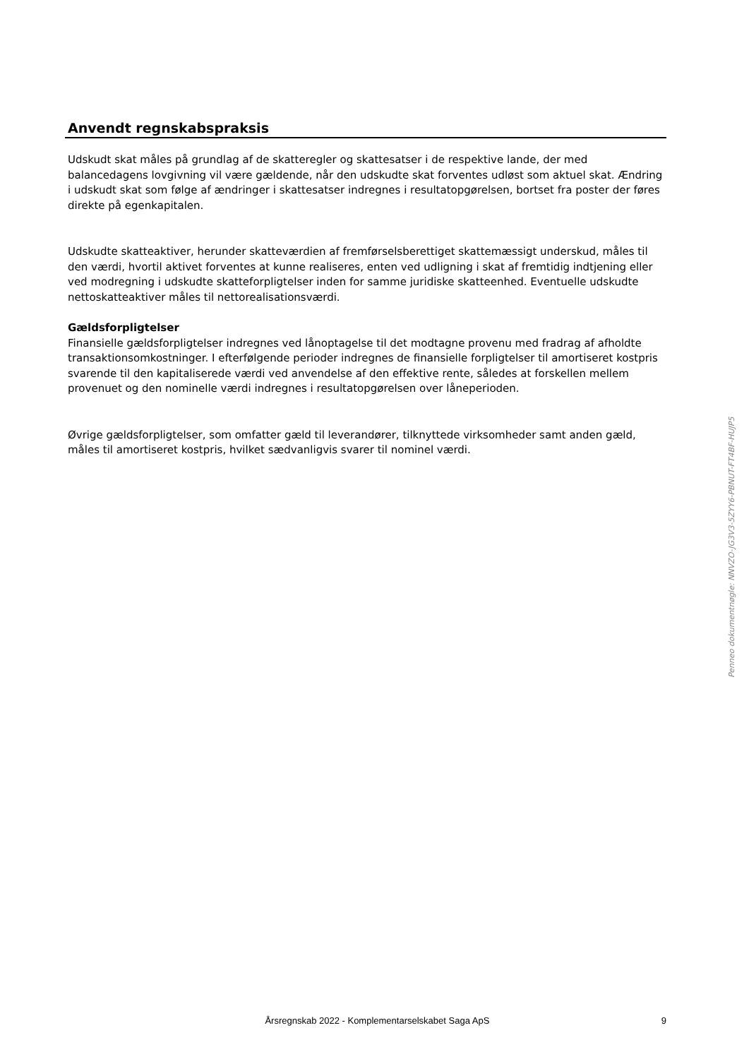Anvendt regnskabspraksis
Udskudt skat måles på grundlag af de skatteregler og skattesatser i de respektive lande, der med balancedagens lovgivning vil være gældende, når den udskudte skat forventes udløst som aktuel skat. Ændring i udskudt skat som følge af ændringer i skattesatser indregnes i resultatopgørelsen, bortset fra poster der føres direkte på egenkapitalen.
Udskudte skatteaktiver, herunder skatteværdien af fremførselsberettiget skattemæssigt underskud, måles til den værdi, hvortil aktivet forventes at kunne realiseres, enten ved udligning i skat af fremtidig indtjening eller ved modregning i udskudte skatteforpligtelser inden for samme juridiske skatteenhed. Eventuelle udskudte nettoskatteaktiver måles til nettorealisationsværdi.
Gældsforpligtelser
Finansielle gældsforpligtelser indregnes ved lånoptagelse til det modtagne provenu med fradrag af afholdte transaktionsomkostninger. I efterfølgende perioder indregnes de finansielle forpligtelser til amortiseret kostpris svarende til den kapitaliserede værdi ved anvendelse af den effektive rente, således at forskellen mellem provenuet og den nominelle værdi indregnes i resultatopgørelsen over låneperioden.
Øvrige gældsforpligtelser, som omfatter gæld til leverandører, tilknyttede virksomheder samt anden gæld, måles til amortiseret kostpris, hvilket sædvanligvis svarer til nominel værdi.
Penneo dokumentnøgle: NNVZO-JG3V3-5ZYY6-PBNUT-FT4BF-HUJP5
Årsregnskab 2022 - Komplementarselskabet Saga ApS 9